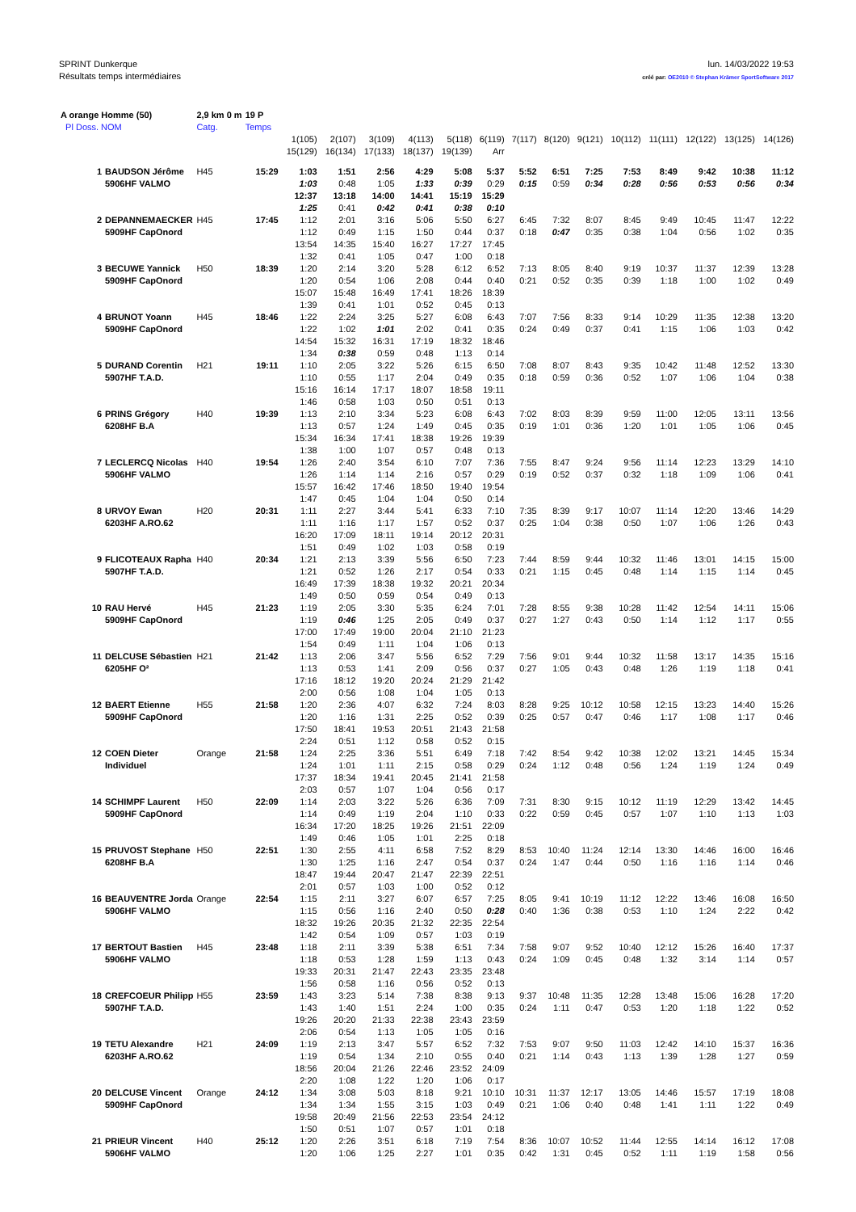SPRINT Dunkerque
Résultats temps intermédiaires
lun. 14/03/2022 19:53
créé par: OE2010 © Stephan Krämer SportSoftware 2017
| A orange Homme (50) | | 2,9 km 0 m | 19 P | | | | | | | | | | | | | | |
| --- | --- | --- | --- | --- | --- | --- | --- | --- | --- | --- | --- | --- | --- | --- | --- | --- | --- |
| Pl Doss. NOM | | Catg. | Temps | | | | | | | | | | | | | | |
| | | | | 1(105) | 2(107) | 3(109) | 4(113) | 5(118) | 6(119) | 7(117) | 8(120) | 9(121) | 10(112) | 11(111) | 12(122) | 13(125) | 14(126) |
| | | | | 15(129) | 16(134) | 17(133) | 18(137) | 19(139) | Arr | | | | | | | | |
| 1 | BAUDSON Jérôme | H45 | 15:29 | 1:03 | 1:51 | 2:56 | 4:29 | 5:08 | 5:37 | 5:52 | 6:51 | 7:25 | 7:53 | 8:49 | 9:42 | 10:38 | 11:12 |
| | 5906HF VALMO | | | 1:03 | 0:48 | 1:05 | 1:33 | 0:39 | 0:29 | 0:15 | 0:59 | 0:34 | 0:28 | 0:56 | 0:53 | 0:56 | 0:34 |
| | | | | 12:37 | 13:18 | 14:00 | 14:41 | 15:19 | 15:29 | | | | | | | | |
| | | | | 1:25 | 0:41 | 0:42 | 0:41 | 0:38 | 0:10 | | | | | | | | |
| 2 | DEPANNEMAECKER | H45 | 17:45 | 1:12 | 2:01 | 3:16 | 5:06 | 5:50 | 6:27 | 6:45 | 7:32 | 8:07 | 8:45 | 9:49 | 10:45 | 11:47 | 12:22 |
| | 5909HF CapOnord | | | 1:12 | 0:49 | 1:15 | 1:50 | 0:44 | 0:37 | 0:18 | 0:47 | 0:35 | 0:38 | 1:04 | 0:56 | 1:02 | 0:35 |
| | | | | 13:54 | 14:35 | 15:40 | 16:27 | 17:27 | 17:45 | | | | | | | | |
| | | | | 1:32 | 0:41 | 1:05 | 0:47 | 1:00 | 0:18 | | | | | | | | |
| 3 | BECUWE Yannick | H50 | 18:39 | 1:20 | 2:14 | 3:20 | 5:28 | 6:12 | 6:52 | 7:13 | 8:05 | 8:40 | 9:19 | 10:37 | 11:37 | 12:39 | 13:28 |
| | 5909HF CapOnord | | | 1:20 | 0:54 | 1:06 | 2:08 | 0:44 | 0:40 | 0:21 | 0:52 | 0:35 | 0:39 | 1:18 | 1:00 | 1:02 | 0:49 |
| | | | | 15:07 | 15:48 | 16:49 | 17:41 | 18:26 | 18:39 | | | | | | | | |
| | | | | 1:39 | 0:41 | 1:01 | 0:52 | 0:45 | 0:13 | | | | | | | | |
| 4 | BRUNOT Yoann | H45 | 18:46 | 1:22 | 2:24 | 3:25 | 5:27 | 6:08 | 6:43 | 7:07 | 7:56 | 8:33 | 9:14 | 10:29 | 11:35 | 12:38 | 13:20 |
| | 5909HF CapOnord | | | 1:22 | 1:02 | 1:01 | 2:02 | 0:41 | 0:35 | 0:24 | 0:49 | 0:37 | 0:41 | 1:15 | 1:06 | 1:03 | 0:42 |
| | | | | 14:54 | 15:32 | 16:31 | 17:19 | 18:32 | 18:46 | | | | | | | | |
| | | | | 1:34 | 0:38 | 0:59 | 0:48 | 1:13 | 0:14 | | | | | | | | |
| 5 | DURAND Corentin | H21 | 19:11 | 1:10 | 2:05 | 3:22 | 5:26 | 6:15 | 6:50 | 7:08 | 8:07 | 8:43 | 9:35 | 10:42 | 11:48 | 12:52 | 13:30 |
| | 5907HF T.A.D. | | | 1:10 | 0:55 | 1:17 | 2:04 | 0:49 | 0:35 | 0:18 | 0:59 | 0:36 | 0:52 | 1:07 | 1:06 | 1:04 | 0:38 |
| | | | | 15:16 | 16:14 | 17:17 | 18:07 | 18:58 | 19:11 | | | | | | | | |
| | | | | 1:46 | 0:58 | 1:03 | 0:50 | 0:51 | 0:13 | | | | | | | | |
| 6 | PRINS Grégory | H40 | 19:39 | 1:13 | 2:10 | 3:34 | 5:23 | 6:08 | 6:43 | 7:02 | 8:03 | 8:39 | 9:59 | 11:00 | 12:05 | 13:11 | 13:56 |
| | 6208HF B.A | | | 1:13 | 0:57 | 1:24 | 1:49 | 0:45 | 0:35 | 0:19 | 1:01 | 0:36 | 1:20 | 1:01 | 1:05 | 1:06 | 0:45 |
| | | | | 15:34 | 16:34 | 17:41 | 18:38 | 19:26 | 19:39 | | | | | | | | |
| | | | | 1:38 | 1:00 | 1:07 | 0:57 | 0:48 | 0:13 | | | | | | | | |
| 7 | LECLERCQ Nicolas | H40 | 19:54 | 1:26 | 2:40 | 3:54 | 6:10 | 7:07 | 7:36 | 7:55 | 8:47 | 9:24 | 9:56 | 11:14 | 12:23 | 13:29 | 14:10 |
| | 5906HF VALMO | | | 1:26 | 1:14 | 1:14 | 2:16 | 0:57 | 0:29 | 0:19 | 0:52 | 0:37 | 0:32 | 1:18 | 1:09 | 1:06 | 0:41 |
| | | | | 15:57 | 16:42 | 17:46 | 18:50 | 19:40 | 19:54 | | | | | | | | |
| | | | | 1:47 | 0:45 | 1:04 | 1:04 | 0:50 | 0:14 | | | | | | | | |
| 8 | URVOY Ewan | H20 | 20:31 | 1:11 | 2:27 | 3:44 | 5:41 | 6:33 | 7:10 | 7:35 | 8:39 | 9:17 | 10:07 | 11:14 | 12:20 | 13:46 | 14:29 |
| | 6203HF A.RO.62 | | | 1:11 | 1:16 | 1:17 | 1:57 | 0:52 | 0:37 | 0:25 | 1:04 | 0:38 | 0:50 | 1:07 | 1:06 | 1:26 | 0:43 |
| | | | | 16:20 | 17:09 | 18:11 | 19:14 | 20:12 | 20:31 | | | | | | | | |
| | | | | 1:51 | 0:49 | 1:02 | 1:03 | 0:58 | 0:19 | | | | | | | | |
| 9 | FLICOTEAUX Rapha | H40 | 20:34 | 1:21 | 2:13 | 3:39 | 5:56 | 6:50 | 7:23 | 7:44 | 8:59 | 9:44 | 10:32 | 11:46 | 13:01 | 14:15 | 15:00 |
| | 5907HF T.A.D. | | | 1:21 | 0:52 | 1:26 | 2:17 | 0:54 | 0:33 | 0:21 | 1:15 | 0:45 | 0:48 | 1:14 | 1:15 | 1:14 | 0:45 |
| | | | | 16:49 | 17:39 | 18:38 | 19:32 | 20:21 | 20:34 | | | | | | | | |
| | | | | 1:49 | 0:50 | 0:59 | 0:54 | 0:49 | 0:13 | | | | | | | | |
| 10 | RAU Hervé | H45 | 21:23 | 1:19 | 2:05 | 3:30 | 5:35 | 6:24 | 7:01 | 7:28 | 8:55 | 9:38 | 10:28 | 11:42 | 12:54 | 14:11 | 15:06 |
| | 5909HF CapOnord | | | 1:19 | 0:46 | 1:25 | 2:05 | 0:49 | 0:37 | 0:27 | 1:27 | 0:43 | 0:50 | 1:14 | 1:12 | 1:17 | 0:55 |
| | | | | 17:00 | 17:49 | 19:00 | 20:04 | 21:10 | 21:23 | | | | | | | | |
| | | | | 1:54 | 0:49 | 1:11 | 1:04 | 1:06 | 0:13 | | | | | | | | |
| 11 | DELCUSE Sébastien | H21 | 21:42 | 1:13 | 2:06 | 3:47 | 5:56 | 6:52 | 7:29 | 7:56 | 9:01 | 9:44 | 10:32 | 11:58 | 13:17 | 14:35 | 15:16 |
| | 6205HF O² | | | 1:13 | 0:53 | 1:41 | 2:09 | 0:56 | 0:37 | 0:27 | 1:05 | 0:43 | 0:48 | 1:26 | 1:19 | 1:18 | 0:41 |
| | | | | 17:16 | 18:12 | 19:20 | 20:24 | 21:29 | 21:42 | | | | | | | | |
| | | | | 2:00 | 0:56 | 1:08 | 1:04 | 1:05 | 0:13 | | | | | | | | |
| 12 | BAERT Etienne | H55 | 21:58 | 1:20 | 2:36 | 4:07 | 6:32 | 7:24 | 8:03 | 8:28 | 9:25 | 10:12 | 10:58 | 12:15 | 13:23 | 14:40 | 15:26 |
| | 5909HF CapOnord | | | 1:20 | 1:16 | 1:31 | 2:25 | 0:52 | 0:39 | 0:25 | 0:57 | 0:47 | 0:46 | 1:17 | 1:08 | 1:17 | 0:46 |
| | | | | 17:50 | 18:41 | 19:53 | 20:51 | 21:43 | 21:58 | | | | | | | | |
| | | | | 2:24 | 0:51 | 1:12 | 0:58 | 0:52 | 0:15 | | | | | | | | |
| 12 | COEN Dieter | Orange | 21:58 | 1:24 | 2:25 | 3:36 | 5:51 | 6:49 | 7:18 | 7:42 | 8:54 | 9:42 | 10:38 | 12:02 | 13:21 | 14:45 | 15:34 |
| | Individuel | | | 1:24 | 1:01 | 1:11 | 2:15 | 0:58 | 0:29 | 0:24 | 1:12 | 0:48 | 0:56 | 1:24 | 1:19 | 1:24 | 0:49 |
| | | | | 17:37 | 18:34 | 19:41 | 20:45 | 21:41 | 21:58 | | | | | | | | |
| | | | | 2:03 | 0:57 | 1:07 | 1:04 | 0:56 | 0:17 | | | | | | | | |
| 14 | SCHIMPF Laurent | H50 | 22:09 | 1:14 | 2:03 | 3:22 | 5:26 | 6:36 | 7:09 | 7:31 | 8:30 | 9:15 | 10:12 | 11:19 | 12:29 | 13:42 | 14:45 |
| | 5909HF CapOnord | | | 1:14 | 0:49 | 1:19 | 2:04 | 1:10 | 0:33 | 0:22 | 0:59 | 0:45 | 0:57 | 1:07 | 1:10 | 1:13 | 1:03 |
| | | | | 16:34 | 17:20 | 18:25 | 19:26 | 21:51 | 22:09 | | | | | | | | |
| | | | | 1:49 | 0:46 | 1:05 | 1:01 | 2:25 | 0:18 | | | | | | | | |
| 15 | PRUVOST Stephane | H50 | 22:51 | 1:30 | 2:55 | 4:11 | 6:58 | 7:52 | 8:29 | 8:53 | 10:40 | 11:24 | 12:14 | 13:30 | 14:46 | 16:00 | 16:46 |
| | 6208HF B.A | | | 1:30 | 1:25 | 1:16 | 2:47 | 0:54 | 0:37 | 0:24 | 1:47 | 0:44 | 0:50 | 1:16 | 1:16 | 1:14 | 0:46 |
| | | | | 18:47 | 19:44 | 20:47 | 21:47 | 22:39 | 22:51 | | | | | | | | |
| | | | | 2:01 | 0:57 | 1:03 | 1:00 | 0:52 | 0:12 | | | | | | | | |
| 16 | BEAUVENTRE Jorda | Orange | 22:54 | 1:15 | 2:11 | 3:27 | 6:07 | 6:57 | 7:25 | 8:05 | 9:41 | 10:19 | 11:12 | 12:22 | 13:46 | 16:08 | 16:50 |
| | 5906HF VALMO | | | 1:15 | 0:56 | 1:16 | 2:40 | 0:50 | 0:28 | 0:40 | 1:36 | 0:38 | 0:53 | 1:10 | 1:24 | 2:22 | 0:42 |
| | | | | 18:32 | 19:26 | 20:35 | 21:32 | 22:35 | 22:54 | | | | | | | | |
| | | | | 1:42 | 0:54 | 1:09 | 0:57 | 1:03 | 0:19 | | | | | | | | |
| 17 | BERTOUT Bastien | H45 | 23:48 | 1:18 | 2:11 | 3:39 | 5:38 | 6:51 | 7:34 | 7:58 | 9:07 | 9:52 | 10:40 | 12:12 | 15:26 | 16:40 | 17:37 |
| | 5906HF VALMO | | | 1:18 | 0:53 | 1:28 | 1:59 | 1:13 | 0:43 | 0:24 | 1:09 | 0:45 | 0:48 | 1:32 | 3:14 | 1:14 | 0:57 |
| | | | | 19:33 | 20:31 | 21:47 | 22:43 | 23:35 | 23:48 | | | | | | | | |
| | | | | 1:56 | 0:58 | 1:16 | 0:56 | 0:52 | 0:13 | | | | | | | | |
| 18 | CREFCOEUR Philipp | H55 | 23:59 | 1:43 | 3:23 | 5:14 | 7:38 | 8:38 | 9:13 | 9:37 | 10:48 | 11:35 | 12:28 | 13:48 | 15:06 | 16:28 | 17:20 |
| | 5907HF T.A.D. | | | 1:43 | 1:40 | 1:51 | 2:24 | 1:00 | 0:35 | 0:24 | 1:11 | 0:47 | 0:53 | 1:20 | 1:18 | 1:22 | 0:52 |
| | | | | 19:26 | 20:20 | 21:33 | 22:38 | 23:43 | 23:59 | | | | | | | | |
| | | | | 2:06 | 0:54 | 1:13 | 1:05 | 1:05 | 0:16 | | | | | | | | |
| 19 | TETU Alexandre | H21 | 24:09 | 1:19 | 2:13 | 3:47 | 5:57 | 6:52 | 7:32 | 7:53 | 9:07 | 9:50 | 11:03 | 12:42 | 14:10 | 15:37 | 16:36 |
| | 6203HF A.RO.62 | | | 1:19 | 0:54 | 1:34 | 2:10 | 0:55 | 0:40 | 0:21 | 1:14 | 0:43 | 1:13 | 1:39 | 1:28 | 1:27 | 0:59 |
| | | | | 18:56 | 20:04 | 21:26 | 22:46 | 23:52 | 24:09 | | | | | | | | |
| | | | | 2:20 | 1:08 | 1:22 | 1:20 | 1:06 | 0:17 | | | | | | | | |
| 20 | DELCUSE Vincent | Orange | 24:12 | 1:34 | 3:08 | 5:03 | 8:18 | 9:21 | 10:10 | 10:31 | 11:37 | 12:17 | 13:05 | 14:46 | 15:57 | 17:19 | 18:08 |
| | 5909HF CapOnord | | | 1:34 | 1:34 | 1:55 | 3:15 | 1:03 | 0:49 | 0:21 | 1:06 | 0:40 | 0:48 | 1:41 | 1:11 | 1:22 | 0:49 |
| | | | | 19:58 | 20:49 | 21:56 | 22:53 | 23:54 | 24:12 | | | | | | | | |
| | | | | 1:50 | 0:51 | 1:07 | 0:57 | 1:01 | 0:18 | | | | | | | | |
| 21 | PRIEUR Vincent | H40 | 25:12 | 1:20 | 2:26 | 3:51 | 6:18 | 7:19 | 7:54 | 8:36 | 10:07 | 10:52 | 11:44 | 12:55 | 14:14 | 16:12 | 17:08 |
| | 5906HF VALMO | | | 1:20 | 1:06 | 1:25 | 2:27 | 1:01 | 0:35 | 0:42 | 1:31 | 0:45 | 0:52 | 1:11 | 1:19 | 1:58 | 0:56 |